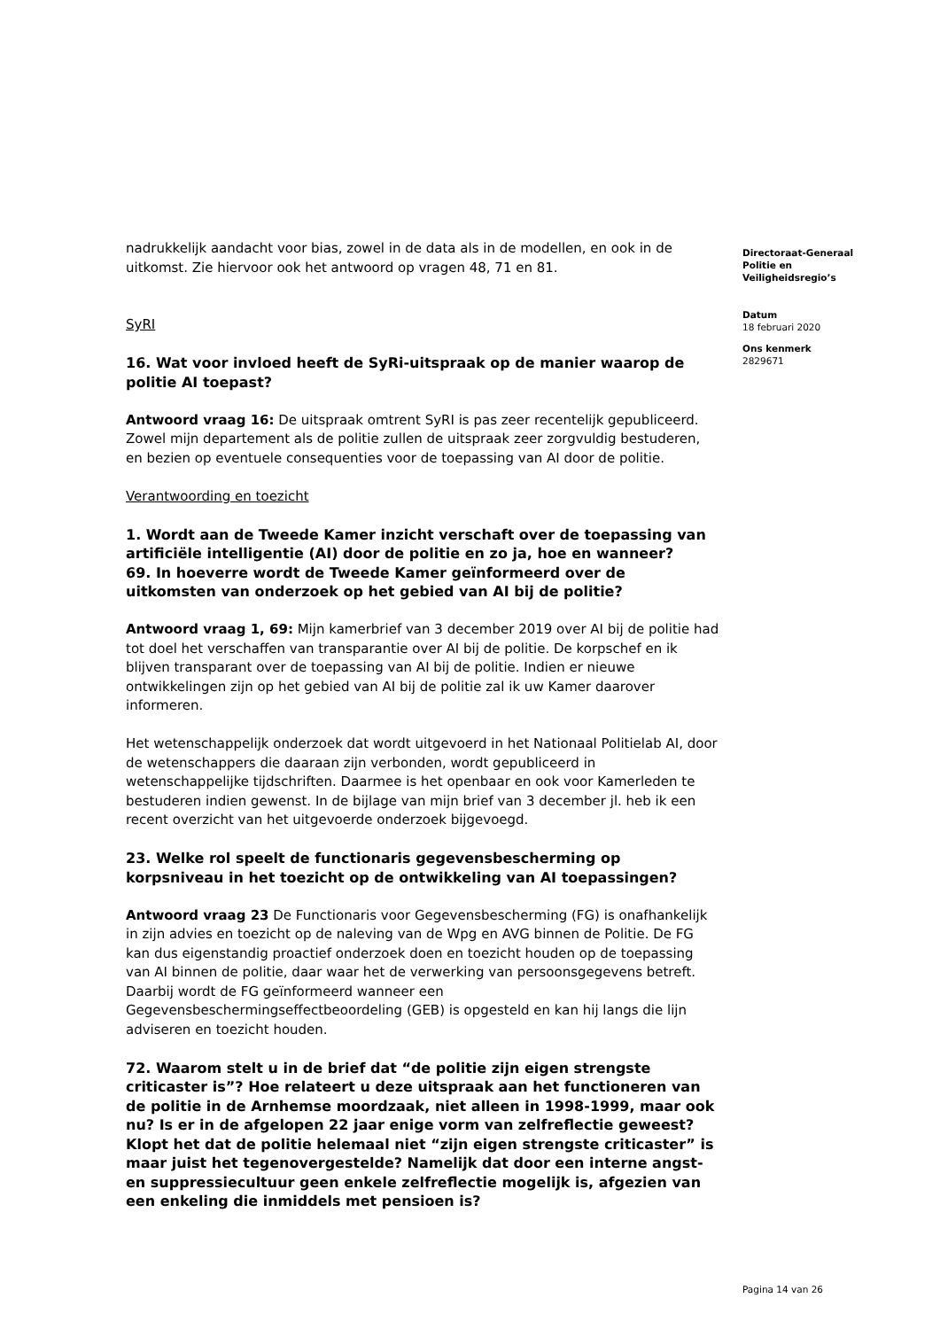nadrukkelijk aandacht voor bias, zowel in de data als in de modellen, en ook in de uitkomst. Zie hiervoor ook het antwoord op vragen 48, 71 en 81.
SyRI
16. Wat voor invloed heeft de SyRi-uitspraak op de manier waarop de politie AI toepast?
Antwoord vraag 16: De uitspraak omtrent SyRI is pas zeer recentelijk gepubliceerd. Zowel mijn departement als de politie zullen de uitspraak zeer zorgvuldig bestuderen, en bezien op eventuele consequenties voor de toepassing van AI door de politie.
Verantwoording en toezicht
1. Wordt aan de Tweede Kamer inzicht verschaft over de toepassing van artificiële intelligentie (AI) door de politie en zo ja, hoe en wanneer?
69. In hoeverre wordt de Tweede Kamer geïnformeerd over de uitkomsten van onderzoek op het gebied van AI bij de politie?
Antwoord vraag 1, 69: Mijn kamerbrief van 3 december 2019 over AI bij de politie had tot doel het verschaffen van transparantie over AI bij de politie. De korpschef en ik blijven transparant over de toepassing van AI bij de politie. Indien er nieuwe ontwikkelingen zijn op het gebied van AI bij de politie zal ik uw Kamer daarover informeren.
Het wetenschappelijk onderzoek dat wordt uitgevoerd in het Nationaal Politielab AI, door de wetenschappers die daaraan zijn verbonden, wordt gepubliceerd in wetenschappelijke tijdschriften. Daarmee is het openbaar en ook voor Kamerleden te bestuderen indien gewenst. In de bijlage van mijn brief van 3 december jl. heb ik een recent overzicht van het uitgevoerde onderzoek bijgevoegd.
23. Welke rol speelt de functionaris gegevensbescherming op korpsniveau in het toezicht op de ontwikkeling van AI toepassingen?
Antwoord vraag 23 De Functionaris voor Gegevensbescherming (FG) is onafhankelijk in zijn advies en toezicht op de naleving van de Wpg en AVG binnen de Politie. De FG kan dus eigenstandig proactief onderzoek doen en toezicht houden op de toepassing van AI binnen de politie, daar waar het de verwerking van persoonsgegevens betreft. Daarbij wordt de FG geïnformeerd wanneer een Gegevensbeschermingseffectbeoordeling (GEB) is opgesteld en kan hij langs die lijn adviseren en toezicht houden.
72. Waarom stelt u in de brief dat “de politie zijn eigen strengste criticaster is”? Hoe relateert u deze uitspraak aan het functioneren van de politie in de Arnhemse moordzaak, niet alleen in 1998-1999, maar ook nu? Is er in de afgelopen 22 jaar enige vorm van zelfreflectie geweest? Klopt het dat de politie helemaal niet “zijn eigen strengste criticaster” is maar juist het tegenovergestelde? Namelijk dat door een interne angst- en suppressiecultuur geen enkele zelfreflectie mogelijk is, afgezien van een enkeling die inmiddels met pensioen is?
Directoraat-Generaal
Politie en
Veiligheidsregio’s
Datum
18 februari 2020
Ons kenmerk
2829671
Pagina 14 van 26